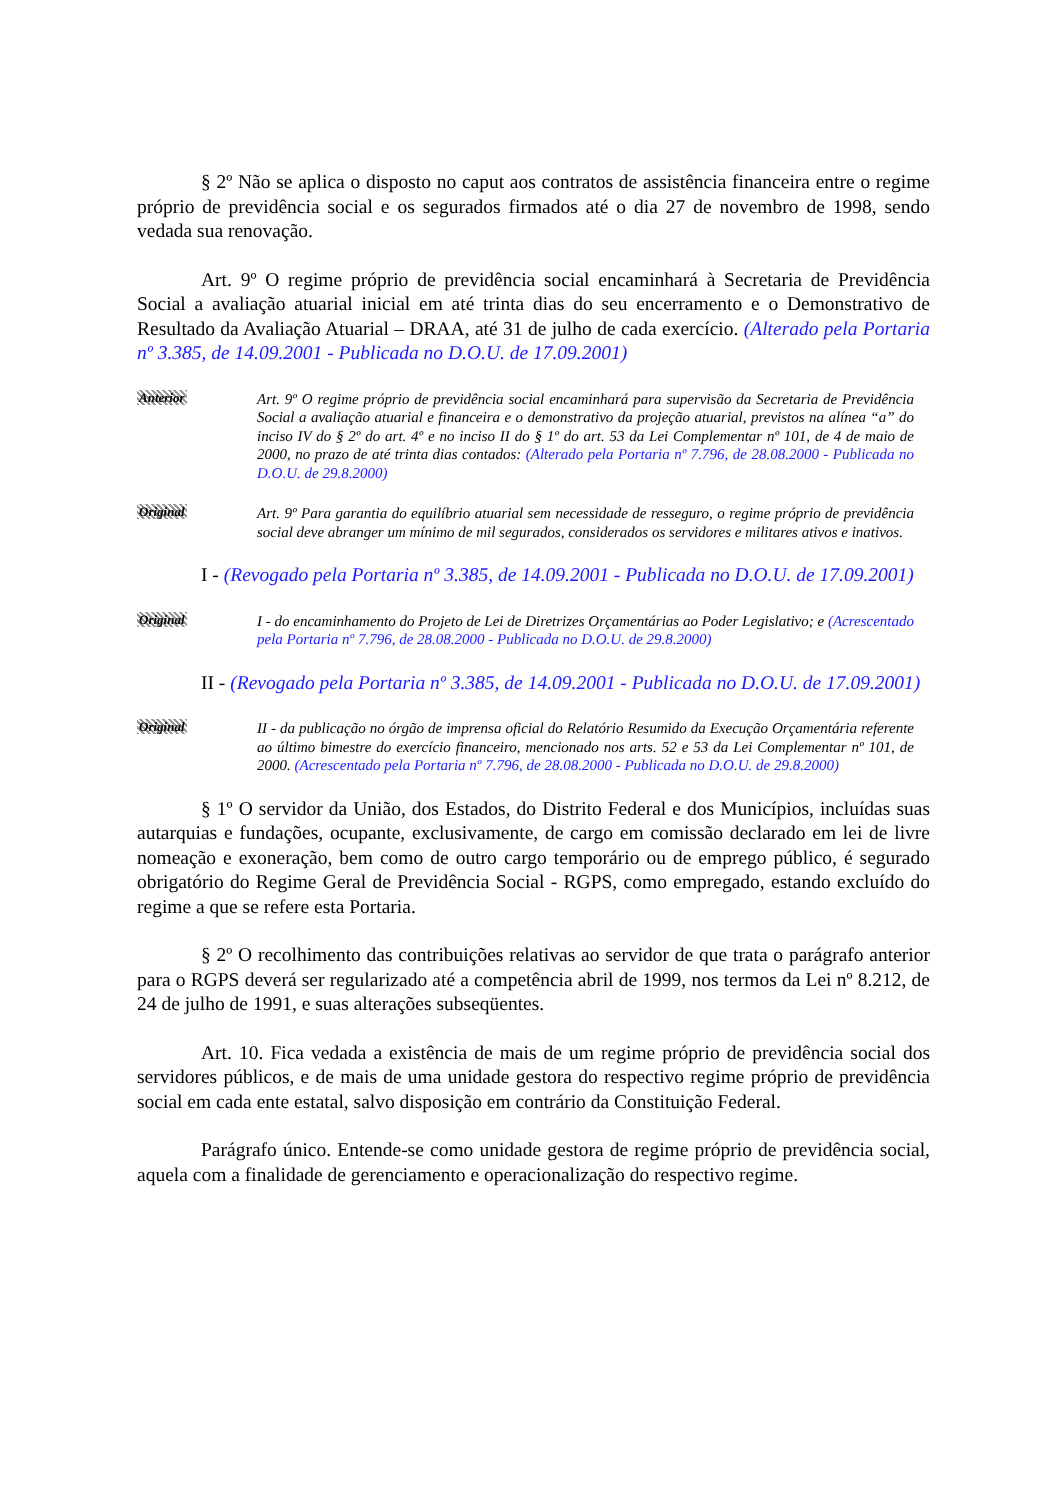§ 2º Não se aplica o disposto no caput aos contratos de assistência financeira entre o regime próprio de previdência social e os segurados firmados até o dia 27 de novembro de 1998, sendo vedada sua renovação.
Art. 9º O regime próprio de previdência social encaminhará à Secretaria de Previdência Social a avaliação atuarial inicial em até trinta dias do seu encerramento e o Demonstrativo de Resultado da Avaliação Atuarial – DRAA, até 31 de julho de cada exercício. (Alterado pela Portaria nº 3.385, de 14.09.2001 - Publicada no D.O.U. de 17.09.2001)
Anterior
Art. 9º O regime próprio de previdência social encaminhará para supervisão da Secretaria de Previdência Social a avaliação atuarial e financeira e o demonstrativo da projeção atuarial, previstos na alínea “a” do inciso IV do § 2º do art. 4º e no inciso II do § 1º do art. 53 da Lei Complementar nº 101, de 4 de maio de 2000, no prazo de até trinta dias contados: (Alterado pela Portaria nº 7.796, de 28.08.2000 - Publicada no D.O.U. de 29.8.2000)
Original
Art. 9º Para garantia do equilíbrio atuarial sem necessidade de resseguro, o regime próprio de previdência social deve abranger um mínimo de mil segurados, considerados os servidores e militares ativos e inativos.
I - (Revogado pela Portaria nº 3.385, de 14.09.2001 - Publicada no D.O.U. de 17.09.2001)
Original
I - do encaminhamento do Projeto de Lei de Diretrizes Orçamentárias ao Poder Legislativo; e (Acrescentado pela Portaria nº 7.796, de 28.08.2000 - Publicada no D.O.U. de 29.8.2000)
II - (Revogado pela Portaria nº 3.385, de 14.09.2001 - Publicada no D.O.U. de 17.09.2001)
Original
II - da publicação no órgão de imprensa oficial do Relatório Resumido da Execução Orçamentária referente ao último bimestre do exercício financeiro, mencionado nos arts. 52 e 53 da Lei Complementar nº 101, de 2000. (Acrescentado pela Portaria nº 7.796, de 28.08.2000 - Publicada no D.O.U. de 29.8.2000)
§ 1º O servidor da União, dos Estados, do Distrito Federal e dos Municípios, incluídas suas autarquias e fundações, ocupante, exclusivamente, de cargo em comissão declarado em lei de livre nomeação e exoneração, bem como de outro cargo temporário ou de emprego público, é segurado obrigatório do Regime Geral de Previdência Social - RGPS, como empregado, estando excluído do regime a que se refere esta Portaria.
§ 2º O recolhimento das contribuições relativas ao servidor de que trata o parágrafo anterior para o RGPS deverá ser regularizado até a competência abril de 1999, nos termos da Lei nº 8.212, de 24 de julho de 1991, e suas alterações subseqüentes.
Art. 10. Fica vedada a existência de mais de um regime próprio de previdência social dos servidores públicos, e de mais de uma unidade gestora do respectivo regime próprio de previdência social em cada ente estatal, salvo disposição em contrário da Constituição Federal.
Parágrafo único. Entende-se como unidade gestora de regime próprio de previdência social, aquela com a finalidade de gerenciamento e operacionalização do respectivo regime.